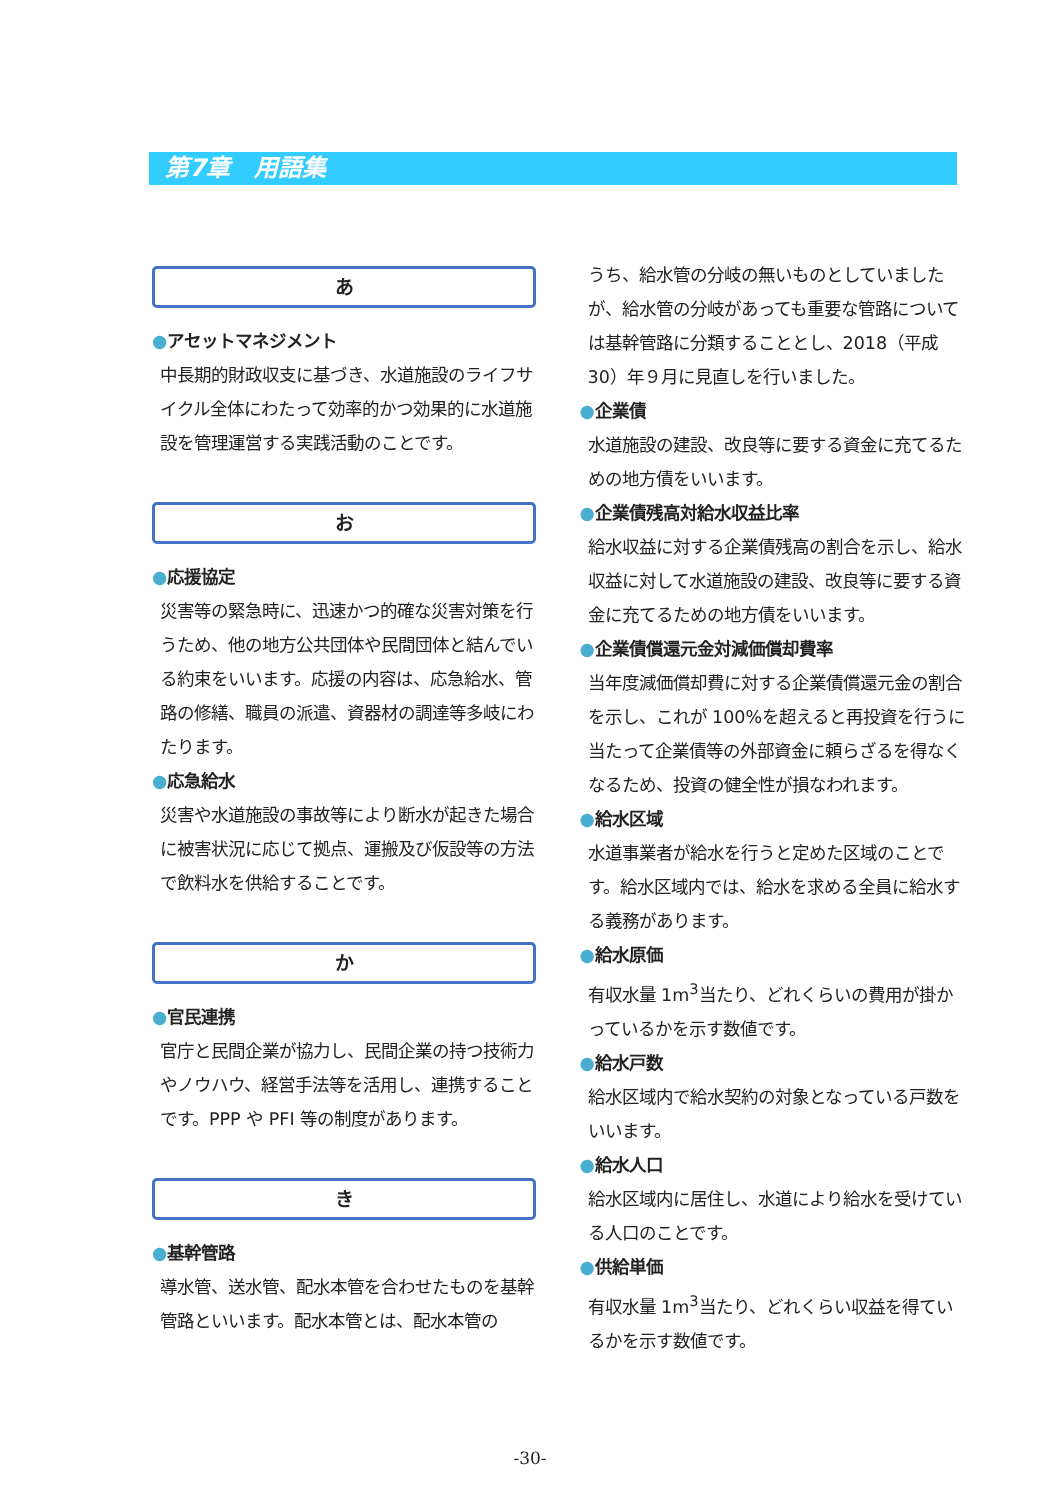第7章　用語集
あ
●アセットマネジメント
中長期的財政収支に基づき、水道施設のライフサイクル全体にわたって効率的かつ効果的に水道施設を管理運営する実践活動のことです。
お
●応援協定
災害等の緊急時に、迅速かつ的確な災害対策を行うため、他の地方公共団体や民間団体と結んでいる約束をいいます。応援の内容は、応急給水、管路の修繕、職員の派遣、資器材の調達等多岐にわたります。
●応急給水
災害や水道施設の事故等により断水が起きた場合に被害状況に応じて拠点、運搬及び仮設等の方法で飲料水を供給することです。
か
●官民連携
官庁と民間企業が協力し、民間企業の持つ技術力やノウハウ、経営手法等を活用し、連携することです。PPP や PFI 等の制度があります。
き
●基幹管路
導水管、送水管、配水本管を合わせたものを基幹管路といいます。配水本管とは、配水本管の
うち、給水管の分岐の無いものとしていましたが、給水管の分岐があっても重要な管路については基幹管路に分類することとし、2018（平成 30）年９月に見直しを行いました。
●企業債
水道施設の建設、改良等に要する資金に充てるための地方債をいいます。
●企業債残高対給水収益比率
給水収益に対する企業債残高の割合を示し、給水収益に対して水道施設の建設、改良等に要する資金に充てるための地方債をいいます。
●企業債償還元金対減価償却費率
当年度減価償却費に対する企業債償還元金の割合を示し、これが 100%を超えると再投資を行うに当たって企業債等の外部資金に頼らざるを得なくなるため、投資の健全性が損なわれます。
●給水区域
水道事業者が給水を行うと定めた区域のことです。給水区域内では、給水を求める全員に給水する義務があります。
●給水原価
有収水量 1m<sup>3</sup>当たり、どれくらいの費用が掛かっているかを示す数値です。
●給水戸数
給水区域内で給水契約の対象となっている戸数をいいます。
●給水人口
給水区域内に居住し、水道により給水を受けている人口のことです。
●供給単価
有収水量 1m<sup>3</sup>当たり、どれくらい収益を得ているかを示す数値です。
-30-